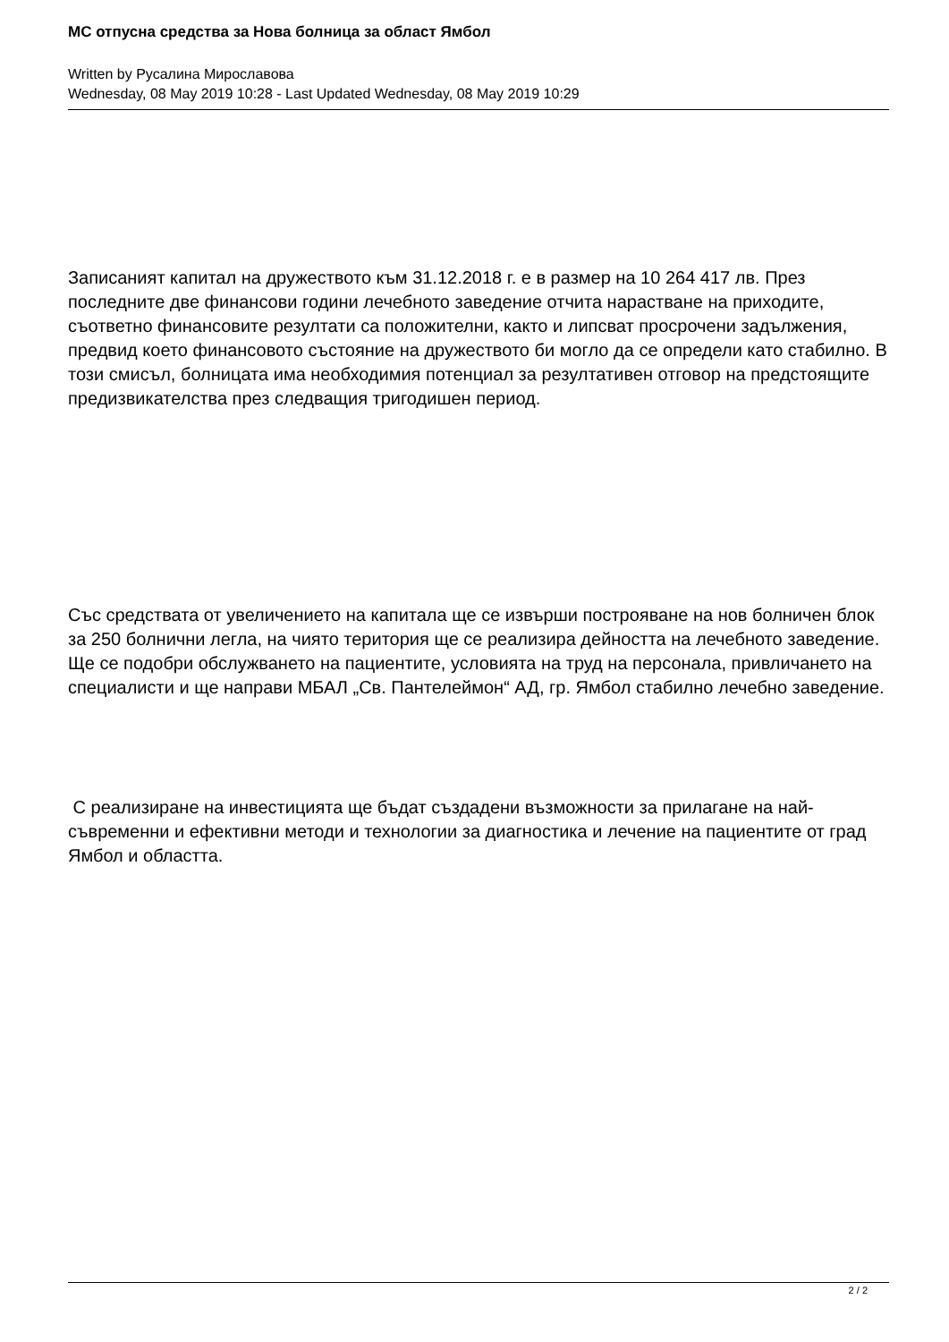МС отпусна средства за Нова болница за област Ямбол
Written by Русалина Мирославова
Wednesday, 08 May 2019 10:28 - Last Updated Wednesday, 08 May 2019 10:29
Записаният капитал на дружеството към 31.12.2018 г. е в размер на 10 264 417 лв. През последните две финансови години лечебното заведение отчита нарастване на приходите, съответно финансовите резултати са положителни, както и липсват просрочени задължения, предвид което финансовото състояние на дружеството би могло да се определи като стабилно. В този смисъл, болницата има необходимия потенциал за резултативен отговор на предстоящите предизвикателства през следващия тригодишен период.
Със средствата от увеличението на капитала ще се извърши построяване на нов болничен блок за 250 болнични легла, на чиято територия ще се реализира дейността на лечебното заведение. Ще се подобри обслужването на пациентите, условията на труд на персонала, привличането на специалисти и ще направи МБАЛ „Св. Пантелеймон“ АД, гр. Ямбол стабилно лечебно заведение.
С реализиране на инвестицията ще бъдат създадени възможности за прилагане на най-съвременни и ефективни методи и технологии за диагностика и лечение на пациентите от град Ямбол и областта.
2 / 2